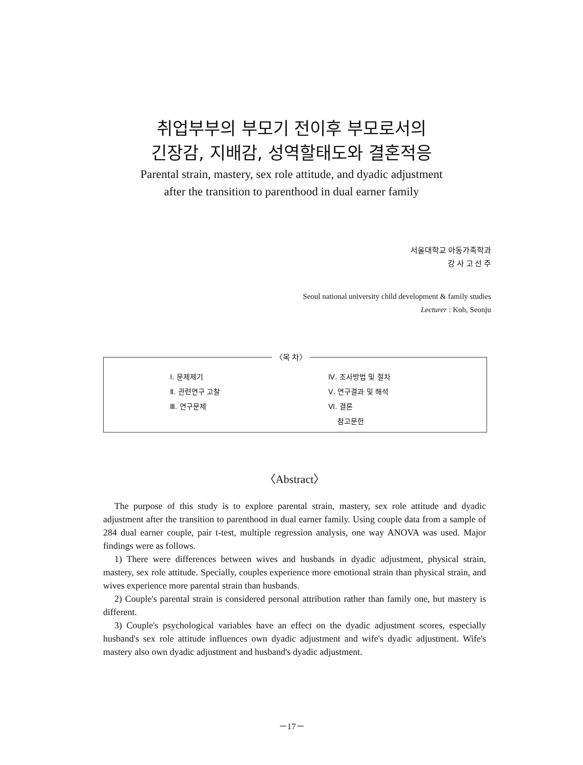취업부부의 부모기 전이후 부모로서의
긴장감, 지배감, 성역할태도와 결혼적응
Parental strain, mastery, sex role attitude, and dyadic adjustment
after the transition to parenthood in dual earner family
서울대학교 아동가족학과
강 사 고 선 주
Seoul national university child development & family studies
Lecturer : Koh, Seonju
〈목 차〉
Ⅰ. 문제제기
Ⅱ. 관련연구 고찰
Ⅲ. 연구문제
Ⅳ. 조사방법 및 절차
Ⅴ. 연구결과 및 해석
Ⅵ. 결론
참고문헌
〈Abstract〉
The purpose of this study is to explore parental strain, mastery, sex role attitude and dyadic adjustment after the transition to parenthood in dual earner family. Using couple data from a sample of 284 dual earner couple, pair t-test, multiple regression analysis, one way ANOVA was used. Major findings were as follows.
1) There were differences between wives and husbands in dyadic adjustment, physical strain, mastery, sex role attitude. Specially, couples experience more emotional strain than physical strain, and wives experience more parental strain than husbands.
2) Couple's parental strain is considered personal attribution rather than family one, but mastery is different.
3) Couple's psychological variables have an effect on the dyadic adjustment scores, especially husband's sex role attitude influences own dyadic adjustment and wife's dyadic adjustment. Wife's mastery also own dyadic adjustment and husband's dyadic adjustment.
－17－